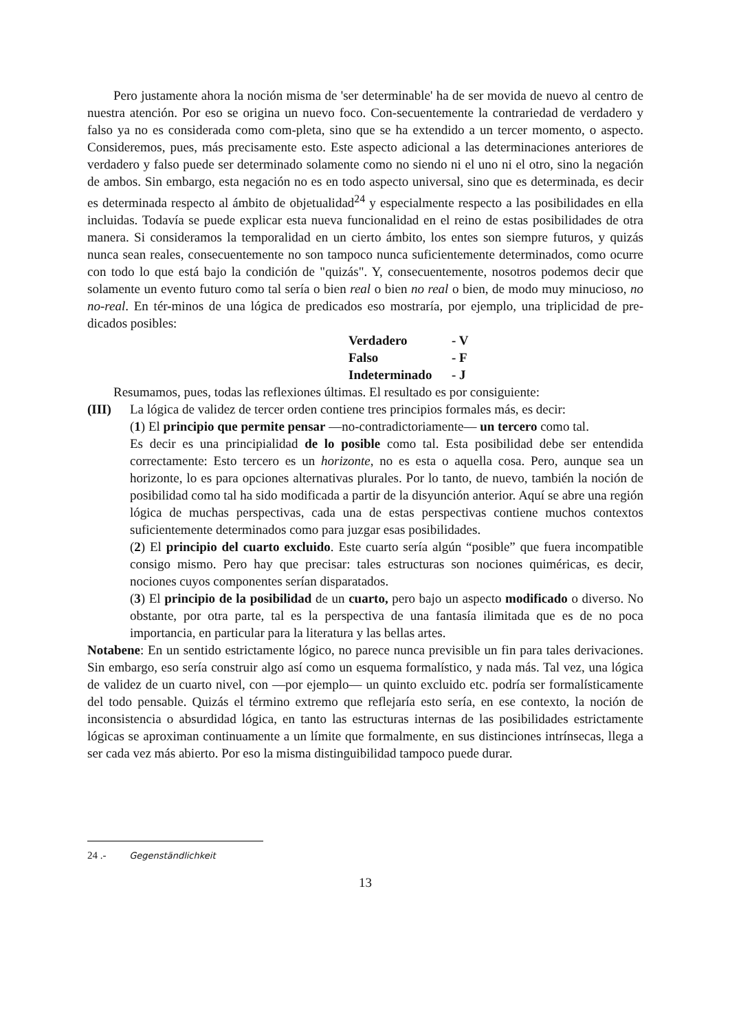Pero justamente ahora la noción misma de 'ser determinable' ha de ser movida de nuevo al centro de nuestra atención. Por eso se origina un nuevo foco. Con-secuentemente la contrariedad de verdadero y falso ya no es considerada como com-pleta, sino que se ha extendido a un tercer momento, o aspecto. Consideremos, pues, más precisamente esto. Este aspecto adicional a las determinaciones anteriores de verdadero y falso puede ser determinado solamente como no siendo ni el uno ni el otro, sino la negación de ambos. Sin embargo, esta negación no es en todo aspecto universal, sino que es determinada, es decir es determinada respecto al ámbito de objetualidad<sup>24</sup> y especialmente respecto a las posibilidades en ella incluidas. Todavía se puede explicar esta nueva funcionalidad en el reino de estas posibilidades de otra manera. Si consideramos la temporalidad en un cierto ámbito, los entes son siempre futuros, y quizás nunca sean reales, consecuentemente no son tampoco nunca suficientemente determinados, como ocurre con todo lo que está bajo la condición de "quizás". Y, consecuentemente, nosotros podemos decir que solamente un evento futuro como tal sería o bien real o bien no real o bien, de modo muy minucioso, no no-real. En tér-minos de una lógica de predicados eso mostraría, por ejemplo, una triplicidad de pre-dicados posibles:
| Verdadero | - V |
| Falso | - F |
| Indeterminado | - J |
Resumamos, pues, todas las reflexiones últimas. El resultado es por consiguiente:
(III) La lógica de validez de tercer orden contiene tres principios formales más, es decir:
(1) El principio que permite pensar —no-contradictoriamente— un tercero como tal.
Es decir es una principialidad de lo posible como tal. Esta posibilidad debe ser entendida correctamente: Esto tercero es un horizonte, no es esta o aquella cosa. Pero, aunque sea un horizonte, lo es para opciones alternativas plurales. Por lo tanto, de nuevo, también la noción de posibilidad como tal ha sido modificada a partir de la disyunción anterior. Aquí se abre una región lógica de muchas perspectivas, cada una de estas perspectivas contiene muchos contextos suficientemente determinados como para juzgar esas posibilidades.
(2) El principio del cuarto excluido. Este cuarto sería algún “posible” que fuera incompatible consigo mismo. Pero hay que precisar: tales estructuras son nociones quiméricas, es decir, nociones cuyos componentes serían disparatados.
(3) El principio de la posibilidad de un cuarto, pero bajo un aspecto modificado o diverso. No obstante, por otra parte, tal es la perspectiva de una fantasía ilimitada que es de no poca importancia, en particular para la literatura y las bellas artes.
Notabene: En un sentido estrictamente lógico, no parece nunca previsible un fin para tales derivaciones. Sin embargo, eso sería construir algo así como un esquema formalístico, y nada más. Tal vez, una lógica de validez de un cuarto nivel, con —por ejemplo— un quinto excluido etc. podría ser formalísticamente del todo pensable. Quizás el término extremo que reflejaría esto sería, en ese contexto, la noción de inconsistencia o absurdidad lógica, en tanto las estructuras internas de las posibilidades estrictamente lógicas se aproximan continuamente a un límite que formalmente, en sus distinciones intrínsecas, llega a ser cada vez más abierto. Por eso la misma distinguibilidad tampoco puede durar.
24 .- Gegenständlichkeit
13